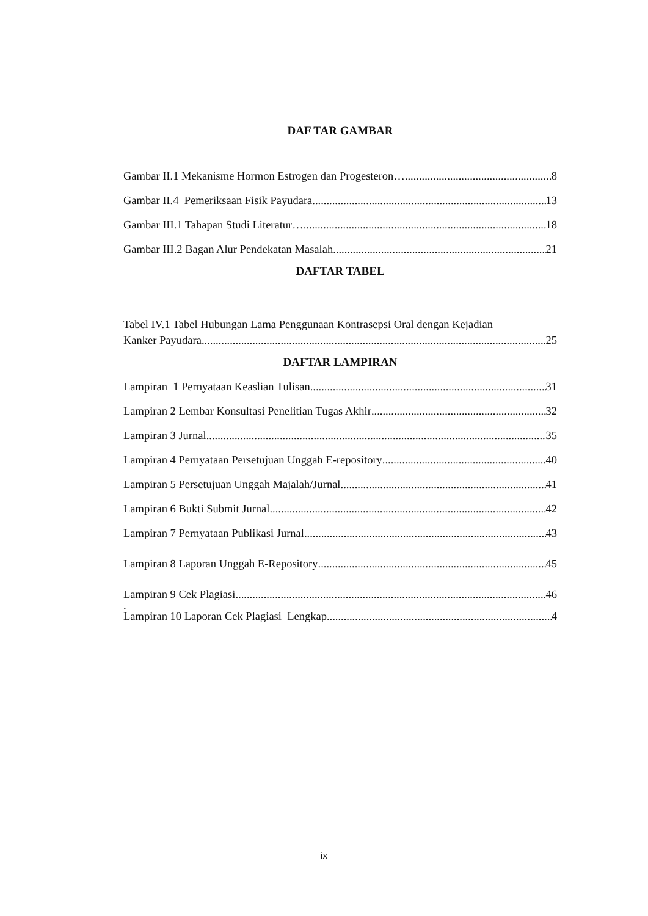DAF TAR GAMBAR
Gambar II.1 Mekanisme Hormon Estrogen dan Progesteron… 8
Gambar II.4 Pemeriksaan Fisik Payudara 13
Gambar III.1 Tahapan Studi Literatur… 18
Gambar III.2 Bagan Alur Pendekatan Masalah 21
DAFTAR TABEL
Tabel IV.1 Tabel Hubungan Lama Penggunaan Kontrasepsi Oral dengan Kejadian
Kanker Payudara 25
DAFTAR LAMPIRAN
Lampiran 1 Pernyataan Keaslian Tulisan 31
Lampiran 2 Lembar Konsultasi Penelitian Tugas Akhir 32
Lampiran 3 Jurnal 35
Lampiran 4 Pernyataan Persetujuan Unggah E-repository 40
Lampiran 5 Persetujuan Unggah Majalah/Jurnal 41
Lampiran 6 Bukti Submit Jurnal 42
Lampiran 7 Pernyataan Publikasi Jurnal 43
Lampiran 8 Laporan Unggah E-Repository 45
Lampiran 9 Cek Plagiasi 46
.
Lampiran 10 Laporan Cek Plagiasi Lengkap 4
ix